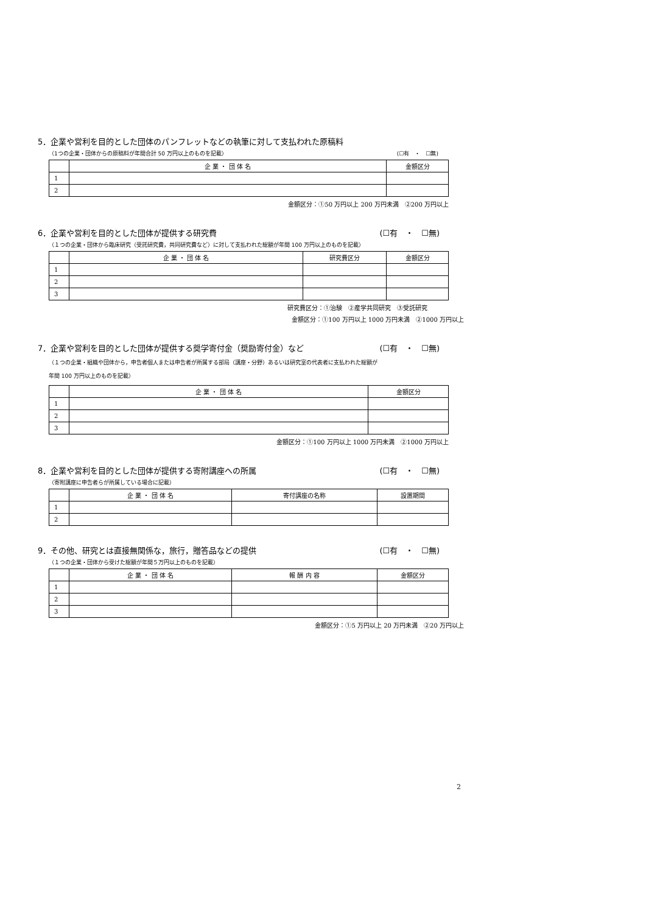5．企業や営利を目的とした団体のパンフレットなどの執筆に対して支払われた原稿料
（1つの企業・団体からの原稿料が年間合計 50 万円以上のものを記載） (☐有　・　☐無)
| | 企 業 ・ 団 体 名 | 金額区分 |
| --- | --- | --- |
| 1 | | |
| 2 | | |
金額区分：①50 万円以上 200 万円未満　②200 万円以上
6．企業や営利を目的とした団体が提供する研究費 (☐有　・　☐無)
（１つの企業・団体から臨床研究（受託研究費，共同研究費など）に対して支払われた総額が年間 100 万円以上のものを記載）
| | 企 業 ・ 団 体 名 | 研究費区分 | 金額区分 |
| --- | --- | --- | --- |
| 1 | | | |
| 2 | | | |
| 3 | | | |
研究費区分：①治験　②産学共同研究　③受託研究
金額区分：①100 万円以上 1000 万円未満　②1000 万円以上
7．企業や営利を目的とした団体が提供する奨学寄付金（奨励寄付金）など (☐有　・　☐無)
（１つの企業・組織や団体から，申告者個人または申告者が所属する部局（講座・分野）あるいは研究室の代表者に支払われた総額が
年間 100 万円以上のものを記載）
| | 企 業 ・ 団 体 名 | 金額区分 |
| --- | --- | --- |
| 1 | | |
| 2 | | |
| 3 | | |
金額区分：①100 万円以上 1000 万円未満　②1000 万円以上
8．企業や営利を目的とした団体が提供する寄附講座への所属 (☐有　・　☐無)
（寄附講座に申告者らが所属している場合に記載）
| | 企 業 ・ 団 体 名 | 寄付講座の名称 | 設置期間 |
| --- | --- | --- | --- |
| 1 | | | |
| 2 | | | |
9．その他、研究とは直接無関係な，旅行，贈答品などの提供 (☐有　・　☐無)
（１つの企業・団体から受けた総額が年間５万円以上のものを記載）
| | 企 業 ・ 団 体 名 | 報 酬 内 容 | 金額区分 |
| --- | --- | --- | --- |
| 1 | | | |
| 2 | | | |
| 3 | | | |
金額区分：①5 万円以上 20 万円未満　②20 万円以上
2